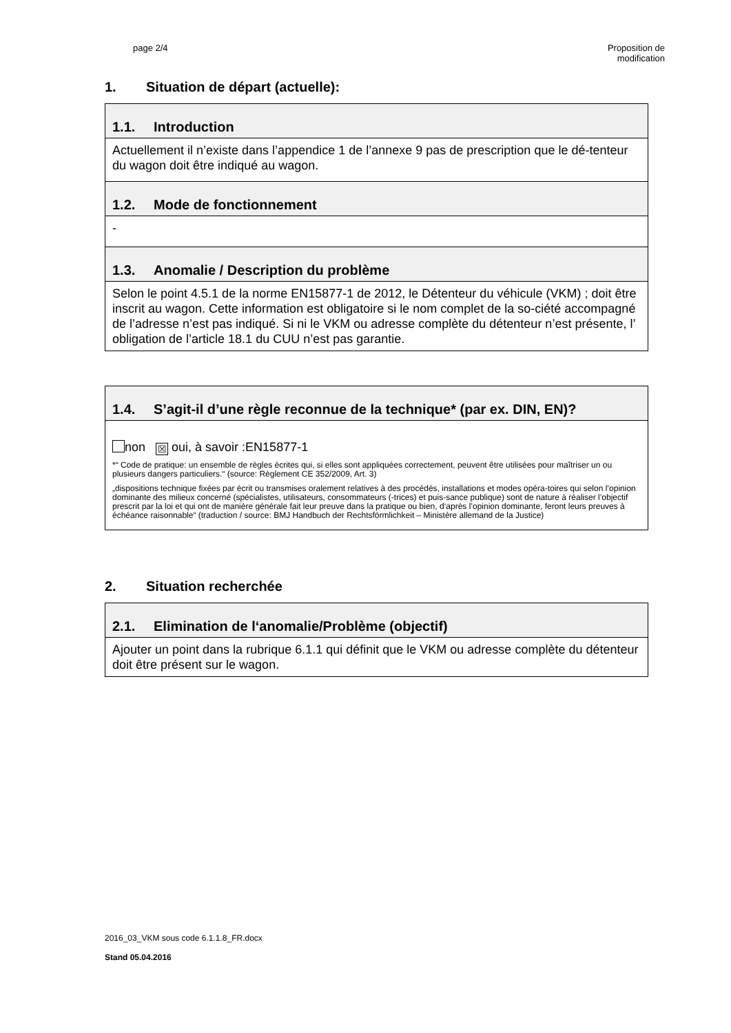page 2/4 Proposition de
modification
1. Situation de départ (actuelle):
| 1.1. Introduction |
| Actuellement il n’existe dans l’appendice 1 de l’annexe 9 pas de prescription que le dé-tenteur du wagon doit être indiqué au wagon. |
| 1.2. Mode de fonctionnement |
| - |
| 1.3. Anomalie / Description du problème |
| Selon le point 4.5.1 de la norme EN15877-1 de 2012, le Détenteur du véhicule (VKM) ; doit être inscrit au wagon. Cette information est obligatoire si le nom complet de la so-ciété accompagné de l’adresse n’est pas indiqué. Si ni le VKM ou adresse complète du détenteur n’est présente, l’ obligation de l’article 18.1 du CUU n’est pas garantie. |
| 1.4. S’agit-il d’une règle reconnue de la technique* (par ex. DIN, EN)? |
| non ☒ oui, à savoir :EN15877-1 *“ Code de pratique: un ensemble de règles écrites qui, si elles sont appliquées correctement, peuvent être utilisées pour maîtriser un ou plusieurs dangers particuliers.“ (source: Règlement CE 352/2009, Art. 3) „dispositions technique fixées par écrit ou transmises oralement relatives à des procédés, installations et modes opéra-toires qui selon l’opinion dominante des milieux concerné (spécialistes, utilisateurs, consommateurs (-trices) et puis-sance publique) sont de nature à réaliser l’objectif prescrit par la loi et qui ont de manière générale fait leur preuve dans la pratique ou bien, d‘après l’opinion dominante, feront leurs preuves à échéance raisonnable“ (traduction / source: BMJ Handbuch der Rechtsförmlichkeit – Ministère allemand de la Justice) |
2. Situation recherchée
| 2.1. Elimination de l‘anomalie/Problème (objectif) |
| Ajouter un point dans la rubrique 6.1.1 qui définit que le VKM ou adresse complète du détenteur doit être présent sur le wagon. |
2016_03_VKM sous code 6.1.1.8_FR.docx
Stand 05.04.2016